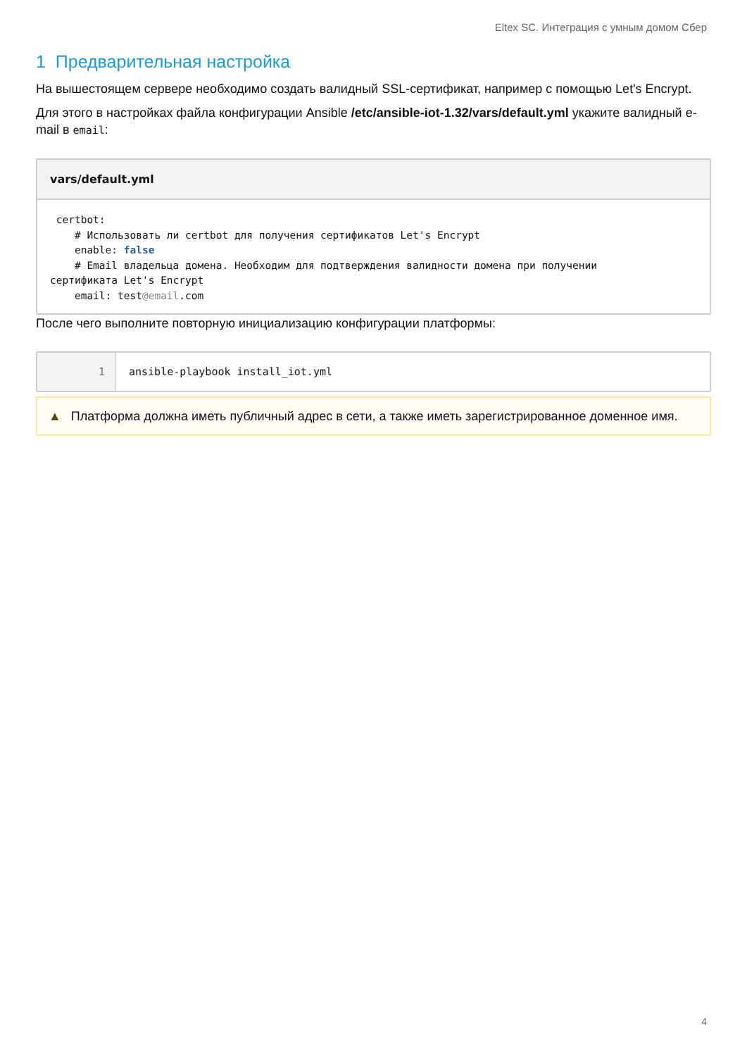Eltex SC. Интеграция с умным домом Сбер
1 Предварительная настройка
На вышестоящем сервере необходимо создать валидный SSL-сертификат, например с помощью Let's Encrypt.
Для этого в настройках файла конфигурации Ansible /etc/ansible-iot-1.32/vars/default.yml укажите валидный e-mail в email:
vars/default.yml
 certbot:
    # Использовать ли certbot для получения сертификатов Let's Encrypt
    enable: false
    # Email владельца домена. Необходим для подтверждения валидности домена при получении
сертификата Let's Encrypt
    email: test@email.com
После чего выполните повторную инициализацию конфигурации платформы:
1 ansible-playbook install_iot.yml
▲ Платформа должна иметь публичный адрес в сети, а также иметь зарегистрированное доменное имя.
4